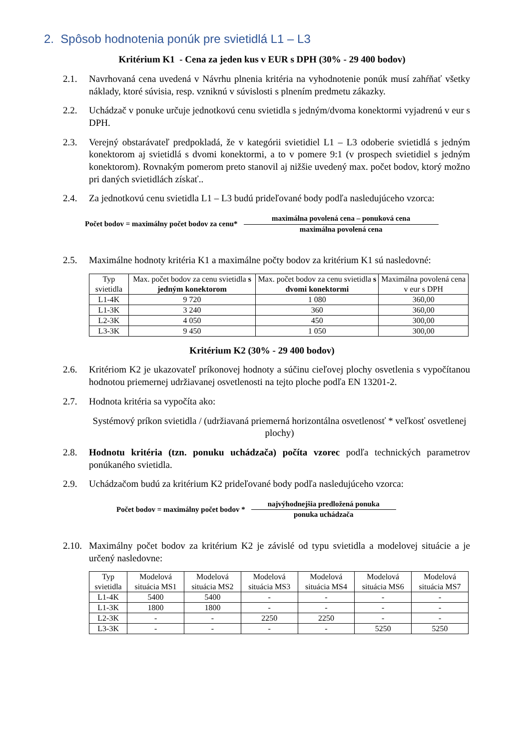2. Spôsob hodnotenia ponúk pre svietidlá L1 – L3
Kritérium K1 - Cena za jeden kus v EUR s DPH (30% - 29 400 bodov)
2.1. Navrhovaná cena uvedená v Návrhu plnenia kritéria na vyhodnotenie ponúk musí zahŕňať všetky náklady, ktoré súvisia, resp. vzniknú v súvislosti s plnením predmetu zákazky.
2.2. Uchádzač v ponuke určuje jednotkovú cenu svietidla s jedným/dvoma konektormi vyjadrenú v eur s DPH.
2.3. Verejný obstarávateľ predpokladá, že v kategórii svietidiel L1 – L3 odoberie svietidlá s jedným konektorom aj svietidlá s dvomi konektormi, a to v pomere 9:1 (v prospech svietidiel s jedným konektorom). Rovnakým pomerom preto stanovil aj nižšie uvedený max. počet bodov, ktorý možno pri daných svietidlách získať..
2.4. Za jednotkovú cenu svietidla L1 – L3 budú prideľované body podľa nasledujúceho vzorca:
Počet bodov = maximálny počet bodov za cenu*
maximálna povolená cena – ponuková cena
maximálna povolená cena
2.5. Maximálne hodnoty kritéria K1 a maximálne počty bodov za kritérium K1 sú nasledovné:
| Typ svietidla | Max. počet bodov za cenu svietidla s jedným konektorom | Max. počet bodov za cenu svietidla s dvomi konektormi | Maximálna povolená cena v eur s DPH |
| --- | --- | --- | --- |
| L1-4K | 9 720 | 1 080 | 360,00 |
| L1-3K | 3 240 | 360 | 360,00 |
| L2-3K | 4 050 | 450 | 300,00 |
| L3-3K | 9 450 | 1 050 | 300,00 |
Kritérium K2 (30% - 29 400 bodov)
2.6. Kritériom K2 je ukazovateľ príkonovej hodnoty a súčinu cieľovej plochy osvetlenia s vypočítanou hodnotou priemernej udržiavanej osvetlenosti na tejto ploche podľa EN 13201-2.
2.7. Hodnota kritéria sa vypočíta ako:
Systémový príkon svietidla / (udržiavaná priemerná horizontálna osvetlenosť * veľkosť osvetlenej plochy)
2.8. Hodnotu kritéria (tzn. ponuku uchádzača) počíta vzorec podľa technických parametrov ponúkaného svietidla.
2.9. Uchádzačom budú za kritérium K2 prideľované body podľa nasledujúceho vzorca:
Počet bodov = maximálny počet bodov *
najvýhodnejšia predložená ponuka
ponuka uchádzača
2.10. Maximálny počet bodov za kritérium K2 je závislé od typu svietidla a modelovej situácie a je určený nasledovne:
| Typ svietidla | Modelová situácia MS1 | Modelová situácia MS2 | Modelová situácia MS3 | Modelová situácia MS4 | Modelová situácia MS6 | Modelová situácia MS7 |
| --- | --- | --- | --- | --- | --- | --- |
| L1-4K | 5400 | 5400 | - | - | - | - |
| L1-3K | 1800 | 1800 | - | - | - | - |
| L2-3K | - | - | 2250 | 2250 | - | - |
| L3-3K | - | - | - | - | 5250 | 5250 |